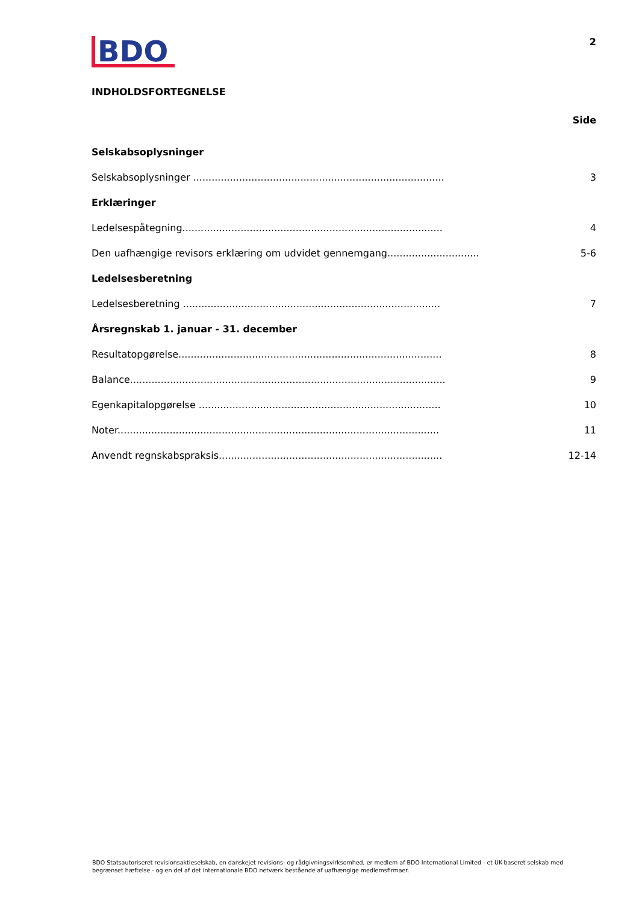BDO
2
INDHOLDSFORTEGNELSE
Side
Selskabsoplysninger
Selskabsoplysninger .................................................................................. 3
Erklæringer
Ledelsespåtegning..................................................................................... 4
Den uafhængige revisors erklæring om udvidet gennemgang.............................. 5-6
Ledelsesberetning
Ledelsesberetning .................................................................................... 7
Årsregnskab 1. januar - 31. december
Resultatopgørelse...................................................................................... 8
Balance....................................................................................................... 9
Egenkapitalopgørelse ............................................................................... 10
Noter......................................................................................................... 11
Anvendt regnskabspraksis......................................................................... 12-14
BDO Statsautoriseret revisionsaktieselskab, en danskejet revisions- og rådgivningsvirksomhed, er medlem af BDO International Limited - et UK-baseret selskab med begrænset hæftelse - og en del af det internationale BDO netværk bestående af uafhængige medlemsfirmaer.